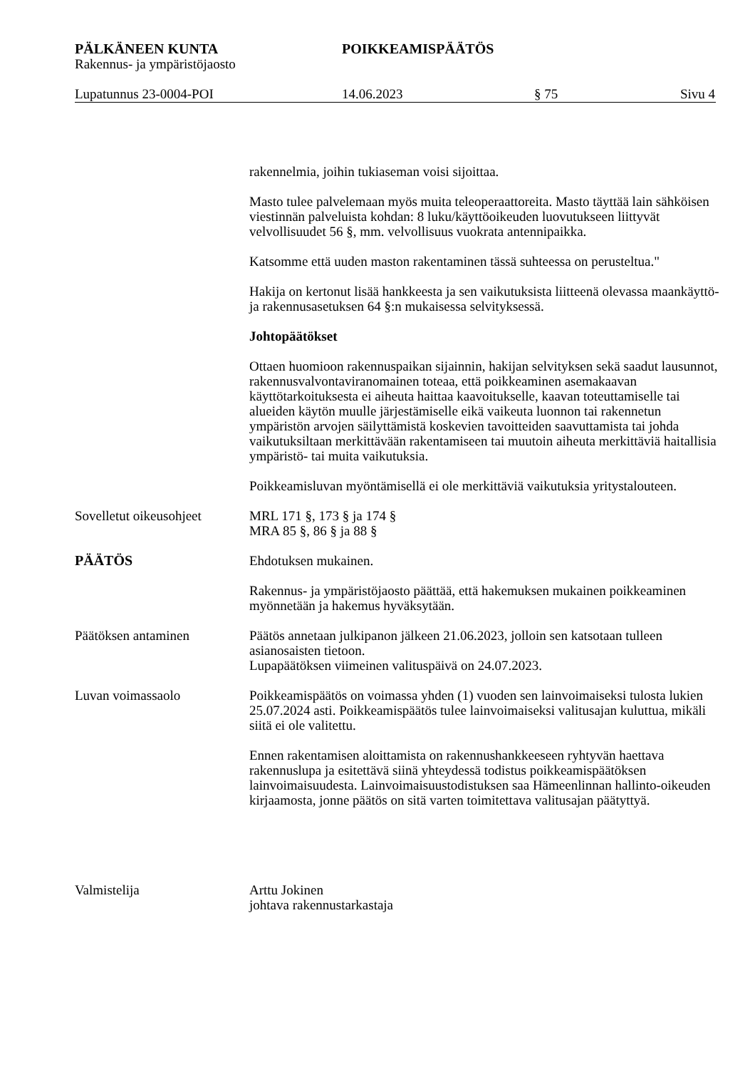PÄLKÄNEEN KUNTA POIKKEAMISPÄÄTÖS
Rakennus- ja ympäristöjaosto
Lupatunnus 23-0004-POI 14.06.2023 § 75 Sivu 4
rakennelmia, joihin tukiaseman voisi sijoittaa.
Masto tulee palvelemaan myös muita teleoperaattoreita. Masto täyttää lain sähköisen viestinnän palveluista kohdan: 8 luku/käyttöoikeuden luovutukseen liittyvät velvollisuudet 56 §, mm. velvollisuus vuokrata antennipaikka.
Katsomme että uuden maston rakentaminen tässä suhteessa on perusteltua."
Hakija on kertonut lisää hankkeesta ja sen vaikutuksista liitteenä olevassa maankäyttö- ja rakennusasetuksen 64 §:n mukaisessa selvityksessä.
Johtopäätökset
Ottaen huomioon rakennuspaikan sijainnin, hakijan selvityksen sekä saadut lausunnot, rakennusvalvontaviranomainen toteaa, että poikkeaminen asemakaavan käyttötarkoituksesta ei aiheuta haittaa kaavoitukselle, kaavan toteuttamiselle tai alueiden käytön muulle järjestämiselle eikä vaikeuta luonnon tai rakennetun ympäristön arvojen säilyttämistä koskevien tavoitteiden saavuttamista tai johda vaikutuksiltaan merkittävään rakentamiseen tai muutoin aiheuta merkittäviä haitallisia ympäristö- tai muita vaikutuksia.
Poikkeamisluvan myöntämisellä ei ole merkittäviä vaikutuksia yritystalouteen.
Sovelletut oikeusohjeet
MRL 171 §, 173 § ja 174 §
MRA 85 §, 86 § ja 88 §
PÄÄTÖS Ehdotuksen mukainen.
Rakennus- ja ympäristöjaosto päättää, että hakemuksen mukainen poikkeaminen myönnetään ja hakemus hyväksytään.
Päätöksen antaminen Päätös annetaan julkipanon jälkeen 21.06.2023, jolloin sen katsotaan tulleen asianosaisten tietoon.
Lupapäätöksen viimeinen valituspäivä on 24.07.2023.
Luvan voimassaolo Poikkeamispäätös on voimassa yhden (1) vuoden sen lainvoimaiseksi tulosta lukien 25.07.2024 asti. Poikkeamispäätös tulee lainvoimaiseksi valitusajan kuluttua, mikäli siitä ei ole valitettu.
Ennen rakentamisen aloittamista on rakennushankkeeseen ryhtyvän haettava rakennuslupa ja esitettävä siinä yhteydessä todistus poikkeamispäätöksen lainvoimaisuudesta. Lainvoimaisuustodistuksen saa Hämeenlinnan hallinto-oikeuden kirjaamosta, jonne päätös on sitä varten toimitettava valitusajan päätyttyä.
Valmistelija Arttu Jokinen
johtava rakennustarkastaja